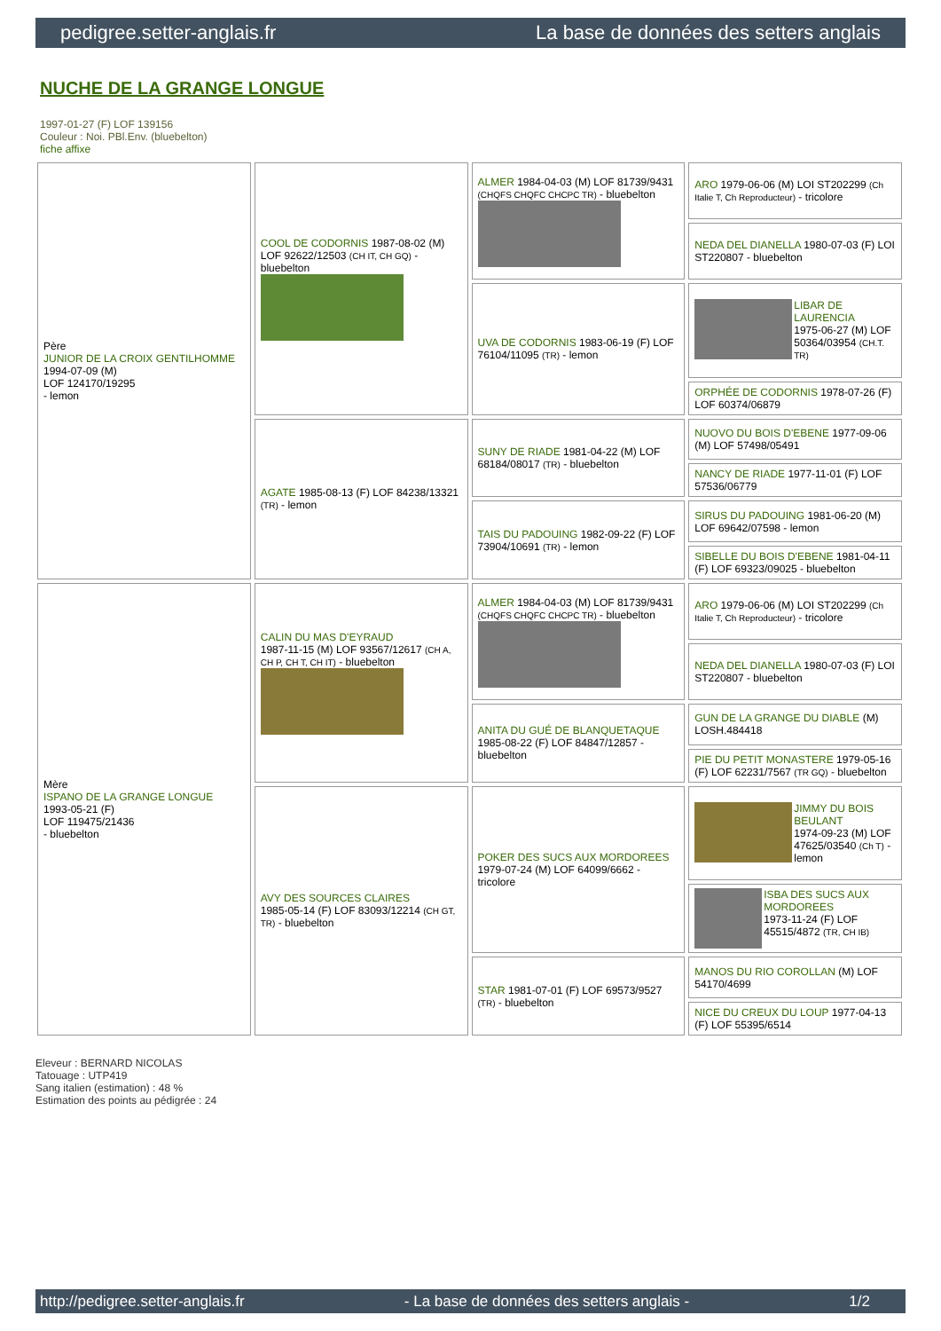pedigree.setter-anglais.fr La base de données des setters anglais
NUCHE DE LA GRANGE LONGUE
1997-01-27 (F) LOF 139156
Couleur : Noi. PBl.Env. (bluebelton)
fiche affixe
| Père JUNIOR DE LA CROIX GENTILHOMME 1994-07-09 (M) LOF 124170/19295 - lemon | COOL DE CODORNIS 1987-08-02 (M) LOF 92622/12503 (CH IT, CH GQ) - bluebelton | ALMER 1984-04-03 (M) LOF 81739/9431 (CHQFS CHQFC CHCPC TR) - bluebelton | ARO 1979-06-06 (M) LOI ST202299 (Ch Italie T, Ch Reproducteur) - tricolore |
| | | | NEDA DEL DIANELLA 1980-07-03 (F) LOI ST220807 - bluebelton |
| | | UVA DE CODORNIS 1983-06-19 (F) LOF 76104/11095 (TR) - lemon | LIBAR DE LAURENCIA 1975-06-27 (M) LOF 50364/03954 (CH.T. TR) |
| | | | ORPHÉE DE CODORNIS 1978-07-26 (F) LOF 60374/06879 |
| | AGATE 1985-08-13 (F) LOF 84238/13321 (TR) - lemon | SUNY DE RIADE 1981-04-22 (M) LOF 68184/08017 (TR) - bluebelton | NUOVO DU BOIS D'EBENE 1977-09-06 (M) LOF 57498/05491 |
| | | | NANCY DE RIADE 1977-11-01 (F) LOF 57536/06779 |
| | | TAIS DU PADOUING 1982-09-22 (F) LOF 73904/10691 (TR) - lemon | SIRUS DU PADOUING 1981-06-20 (M) LOF 69642/07598 - lemon |
| | | | SIBELLE DU BOIS D'EBENE 1981-04-11 (F) LOF 69323/09025 - bluebelton |
| Mère ISPANO DE LA GRANGE LONGUE 1993-05-21 (F) LOF 119475/21436 - bluebelton | CALIN DU MAS D'EYRAUD 1987-11-15 (M) LOF 93567/12617 (CH A, CH P, CH T, CH IT) - bluebelton | ALMER 1984-04-03 (M) LOF 81739/9431 (CHQFS CHQFC CHCPC TR) - bluebelton | ARO 1979-06-06 (M) LOI ST202299 (Ch Italie T, Ch Reproducteur) - tricolore |
| | | | NEDA DEL DIANELLA 1980-07-03 (F) LOI ST220807 - bluebelton |
| | | ANITA DU GUÉ DE BLANQUETAQUE 1985-08-22 (F) LOF 84847/12857 - bluebelton | GUN DE LA GRANGE DU DIABLE (M) LOSH.484418 |
| | | | PIE DU PETIT MONASTERE 1979-05-16 (F) LOF 62231/7567 (TR GQ) - bluebelton |
| | AVY DES SOURCES CLAIRES 1985-05-14 (F) LOF 83093/12214 (CH GT, TR) - bluebelton | POKER DES SUCS AUX MORDOREES 1979-07-24 (M) LOF 64099/6662 - tricolore | JIMMY DU BOIS BEULANT 1974-09-23 (M) LOF 47625/03540 (Ch T) - lemon |
| | | | ISBA DES SUCS AUX MORDOREES 1973-11-24 (F) LOF 45515/4872 (TR, CH IB) |
| | | STAR 1981-07-01 (F) LOF 69573/9527 (TR) - bluebelton | MANOS DU RIO COROLLAN (M) LOF 54170/4699 |
| | | | NICE DU CREUX DU LOUP 1977-04-13 (F) LOF 55395/6514 |
Eleveur : BERNARD NICOLAS
Tatouage : UTP419
Sang italien (estimation) : 48 %
Estimation des points au pédigrée : 24
http://pedigree.setter-anglais.fr - La base de données des setters anglais - 1/2